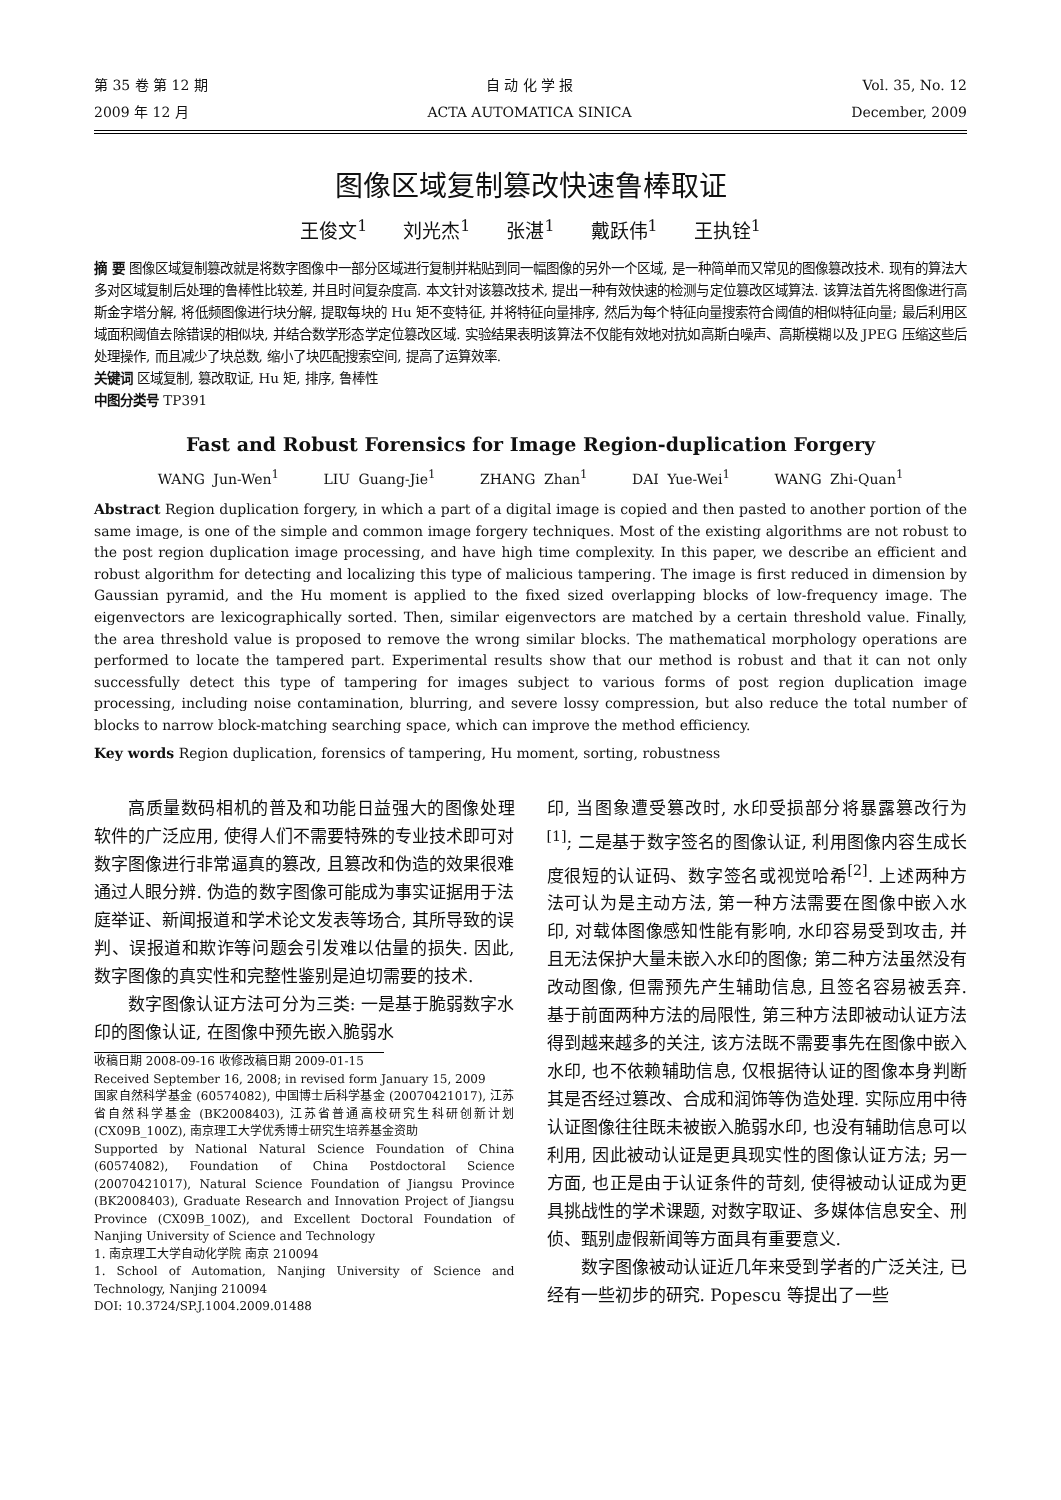第 35 卷 第 12 期
2009 年 12 月
自 动 化 学 报
ACTA AUTOMATICA SINICA
Vol. 35, No. 12
December, 2009
图像区域复制篡改快速鲁棒取证
王俊文<sup>1</sup> 刘光杰<sup>1</sup> 张湛<sup>1</sup> 戴跃伟<sup>1</sup> 王执铨<sup>1</sup>
摘 要 图像区域复制篡改就是将数字图像中一部分区域进行复制并粘贴到同一幅图像的另外一个区域, 是一种简单而又常见的图像篡改技术. 现有的算法大多对区域复制后处理的鲁棒性比较差, 并且时间复杂度高. 本文针对该篡改技术, 提出一种有效快速的检测与定位篡改区域算法. 该算法首先将图像进行高斯金字塔分解, 将低频图像进行块分解, 提取每块的 Hu 矩不变特征, 并将特征向量排序, 然后为每个特征向量搜索符合阈值的相似特征向量; 最后利用区域面积阈值去除错误的相似块, 并结合数学形态学定位篡改区域. 实验结果表明该算法不仅能有效地对抗如高斯白噪声、高斯模糊以及 JPEG 压缩这些后处理操作, 而且减少了块总数, 缩小了块匹配搜索空间, 提高了运算效率.
关键词 区域复制, 篡改取证, Hu 矩, 排序, 鲁棒性
中图分类号 TP391
Fast and Robust Forensics for Image Region-duplication Forgery
WANG Jun-Wen<sup>1</sup> LIU Guang-Jie<sup>1</sup> ZHANG Zhan<sup>1</sup> DAI Yue-Wei<sup>1</sup> WANG Zhi-Quan<sup>1</sup>
Abstract Region duplication forgery, in which a part of a digital image is copied and then pasted to another portion of the same image, is one of the simple and common image forgery techniques. Most of the existing algorithms are not robust to the post region duplication image processing, and have high time complexity. In this paper, we describe an efficient and robust algorithm for detecting and localizing this type of malicious tampering. The image is first reduced in dimension by Gaussian pyramid, and the Hu moment is applied to the fixed sized overlapping blocks of low-frequency image. The eigenvectors are lexicographically sorted. Then, similar eigenvectors are matched by a certain threshold value. Finally, the area threshold value is proposed to remove the wrong similar blocks. The mathematical morphology operations are performed to locate the tampered part. Experimental results show that our method is robust and that it can not only successfully detect this type of tampering for images subject to various forms of post region duplication image processing, including noise contamination, blurring, and severe lossy compression, but also reduce the total number of blocks to narrow block-matching searching space, which can improve the method efficiency.
Key words Region duplication, forensics of tampering, Hu moment, sorting, robustness
高质量数码相机的普及和功能日益强大的图像处理软件的广泛应用, 使得人们不需要特殊的专业技术即可对数字图像进行非常逼真的篡改, 且篡改和伪造的效果很难通过人眼分辨. 伪造的数字图像可能成为事实证据用于法庭举证、新闻报道和学术论文发表等场合, 其所导致的误判、误报道和欺诈等问题会引发难以估量的损失. 因此, 数字图像的真实性和完整性鉴别是迫切需要的技术.
数字图像认证方法可分为三类: 一是基于脆弱数字水印的图像认证, 在图像中预先嵌入脆弱水
收稿日期 2008-09-16 收修改稿日期 2009-01-15
Received September 16, 2008; in revised form January 15, 2009
国家自然科学基金 (60574082), 中国博士后科学基金 (20070421017), 江苏省自然科学基金 (BK2008403), 江苏省普通高校研究生科研创新计划 (CX09B_100Z), 南京理工大学优秀博士研究生培养基金资助
Supported by National Natural Science Foundation of China (60574082), Foundation of China Postdoctoral Science (20070421017), Natural Science Foundation of Jiangsu Province (BK2008403), Graduate Research and Innovation Project of Jiangsu Province (CX09B_100Z), and Excellent Doctoral Foundation of Nanjing University of Science and Technology
1. 南京理工大学自动化学院 南京 210094
1. School of Automation, Nanjing University of Science and Technology, Nanjing 210094
DOI: 10.3724/SP.J.1004.2009.01488
印, 当图象遭受篡改时, 水印受损部分将暴露篡改行为<sup>[1]</sup>; 二是基于数字签名的图像认证, 利用图像内容生成长度很短的认证码、数字签名或视觉哈希<sup>[2]</sup>. 上述两种方法可认为是主动方法, 第一种方法需要在图像中嵌入水印, 对载体图像感知性能有影响, 水印容易受到攻击, 并且无法保护大量未嵌入水印的图像; 第二种方法虽然没有改动图像, 但需预先产生辅助信息, 且签名容易被丢弃. 基于前面两种方法的局限性, 第三种方法即被动认证方法得到越来越多的关注, 该方法既不需要事先在图像中嵌入水印, 也不依赖辅助信息, 仅根据待认证的图像本身判断其是否经过篡改、合成和润饰等伪造处理. 实际应用中待认证图像往往既未被嵌入脆弱水印, 也没有辅助信息可以利用, 因此被动认证是更具现实性的图像认证方法; 另一方面, 也正是由于认证条件的苛刻, 使得被动认证成为更具挑战性的学术课题, 对数字取证、多媒体信息安全、刑侦、甄别虚假新闻等方面具有重要意义.
数字图像被动认证近几年来受到学者的广泛关注, 已经有一些初步的研究. Popescu 等提出了一些